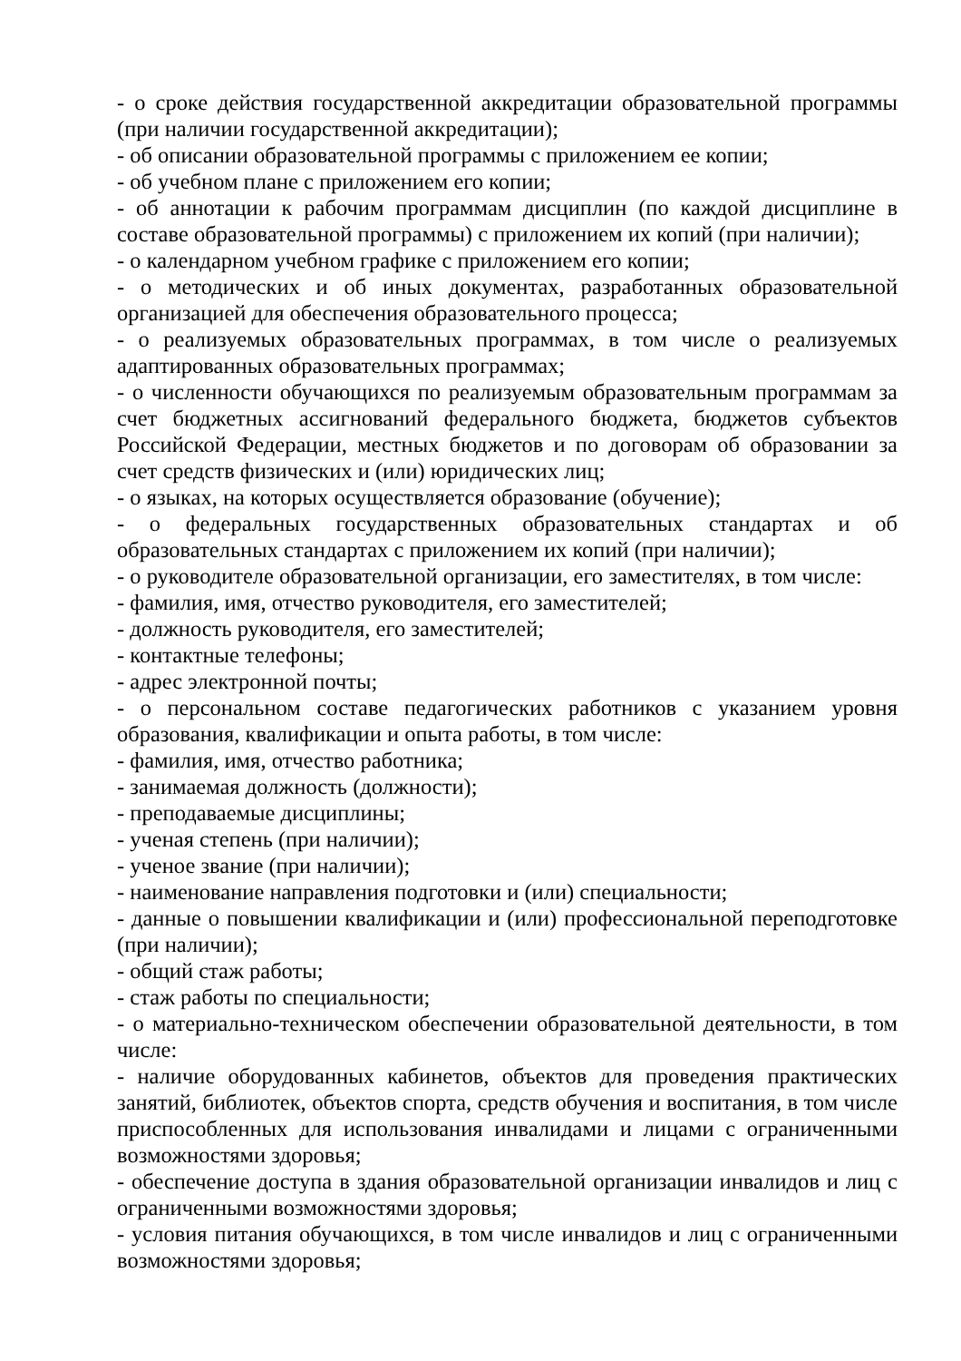- о сроке действия государственной аккредитации образовательной программы (при наличии государственной аккредитации);
- об описании образовательной программы с приложением ее копии;
- об учебном плане с приложением его копии;
- об аннотации к рабочим программам дисциплин (по каждой дисциплине в составе образовательной программы) с приложением их копий (при наличии);
- о календарном учебном графике с приложением его копии;
- о методических и об иных документах, разработанных образовательной организацией для обеспечения образовательного процесса;
- о реализуемых образовательных программах, в том числе о реализуемых адаптированных образовательных программах;
- о численности обучающихся по реализуемым образовательным программам за счет бюджетных ассигнований федерального бюджета, бюджетов субъектов Российской Федерации, местных бюджетов и по договорам об образовании за счет средств физических и (или) юридических лиц;
- о языках, на которых осуществляется образование (обучение);
- о федеральных государственных образовательных стандартах и об образовательных стандартах с приложением их копий (при наличии);
- о руководителе образовательной организации, его заместителях, в том числе:
- фамилия, имя, отчество руководителя, его заместителей;
- должность руководителя, его заместителей;
- контактные телефоны;
- адрес электронной почты;
- о персональном составе педагогических работников с указанием уровня образования, квалификации и опыта работы, в том числе:
- фамилия, имя, отчество работника;
- занимаемая должность (должности);
- преподаваемые дисциплины;
- ученая степень (при наличии);
- ученое звание (при наличии);
- наименование направления подготовки и (или) специальности;
- данные о повышении квалификации и (или) профессиональной переподготовке (при наличии);
- общий стаж работы;
- стаж работы по специальности;
- о материально-техническом обеспечении образовательной деятельности, в том числе:
- наличие оборудованных кабинетов, объектов для проведения практических занятий, библиотек, объектов спорта, средств обучения и воспитания, в том числе приспособленных для использования инвалидами и лицами с ограниченными возможностями здоровья;
- обеспечение доступа в здания образовательной организации инвалидов и лиц с ограниченными возможностями здоровья;
- условия питания обучающихся, в том числе инвалидов и лиц с ограниченными возможностями здоровья;